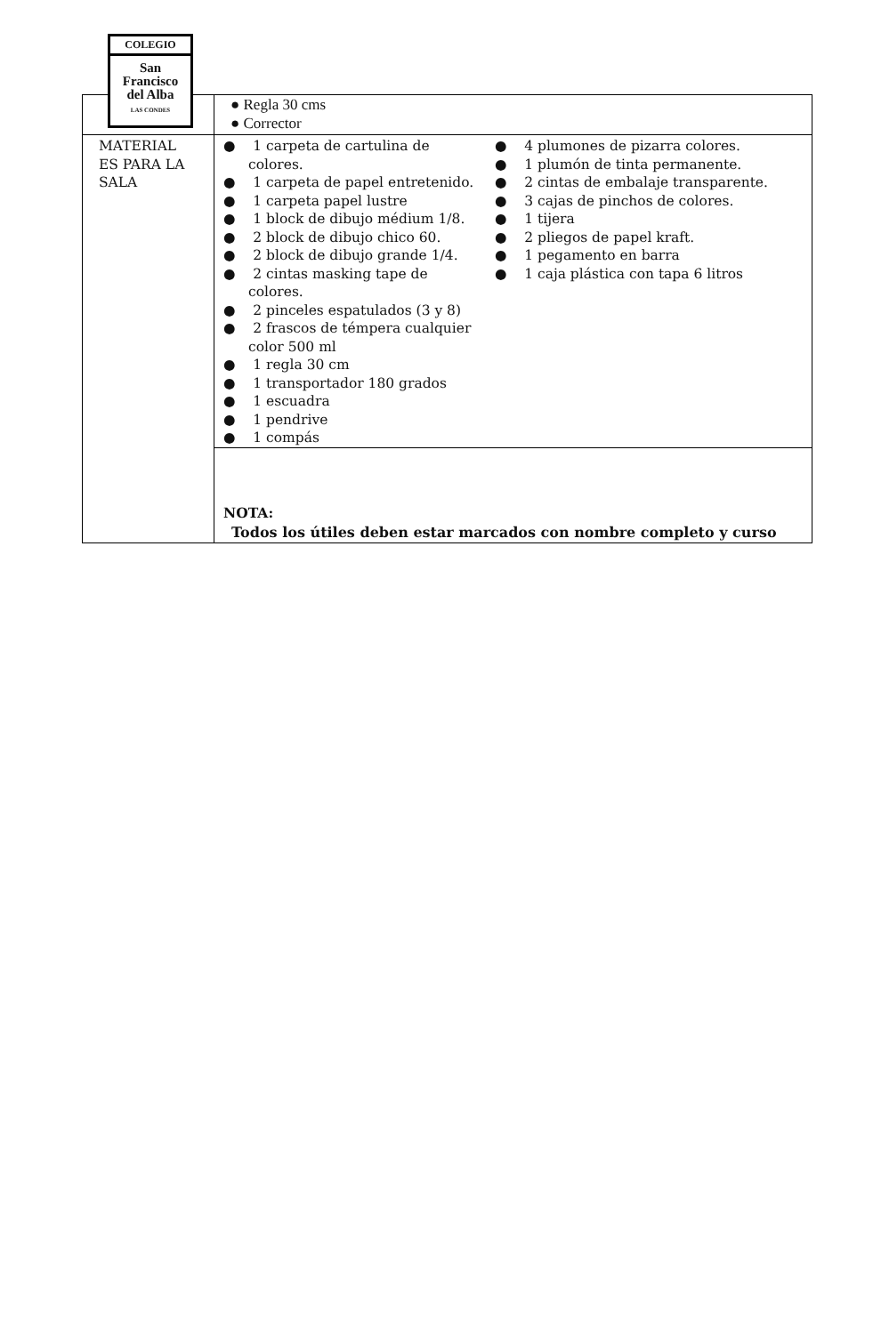COLEGIO
San
Francisco
del Alba
LAS CONDES
| | ● Regla 30 cms ● Corrector |
| MATERIAL ES PARA LA SALA | ● 1 carpeta de cartulina de colores. ● 1 carpeta de papel entretenido. ● 1 carpeta papel lustre ● 1 block de dibujo médium 1/8. ● 2 block de dibujo chico 60. ● 2 block de dibujo grande 1/4. ● 2 cintas masking tape de colores. ● 2 pinceles espatulados (3 y 8) ● 2 frascos de témpera cualquier color 500 ml ● 1 regla 30 cm ● 1 transportador 180 grados ● 1 escuadra ● 1 pendrive ● 1 compás ● 4 plumones de pizarra colores. ● 1 plumón de tinta permanente. ● 2 cintas de embalaje transparente. ● 3 cajas de pinchos de colores. ● 1 tijera ● 2 pliegos de papel kraft. ● 1 pegamento en barra ● 1 caja plástica con tapa 6 litros |
| | NOTA: Todos los útiles deben estar marcados con nombre completo y curso |